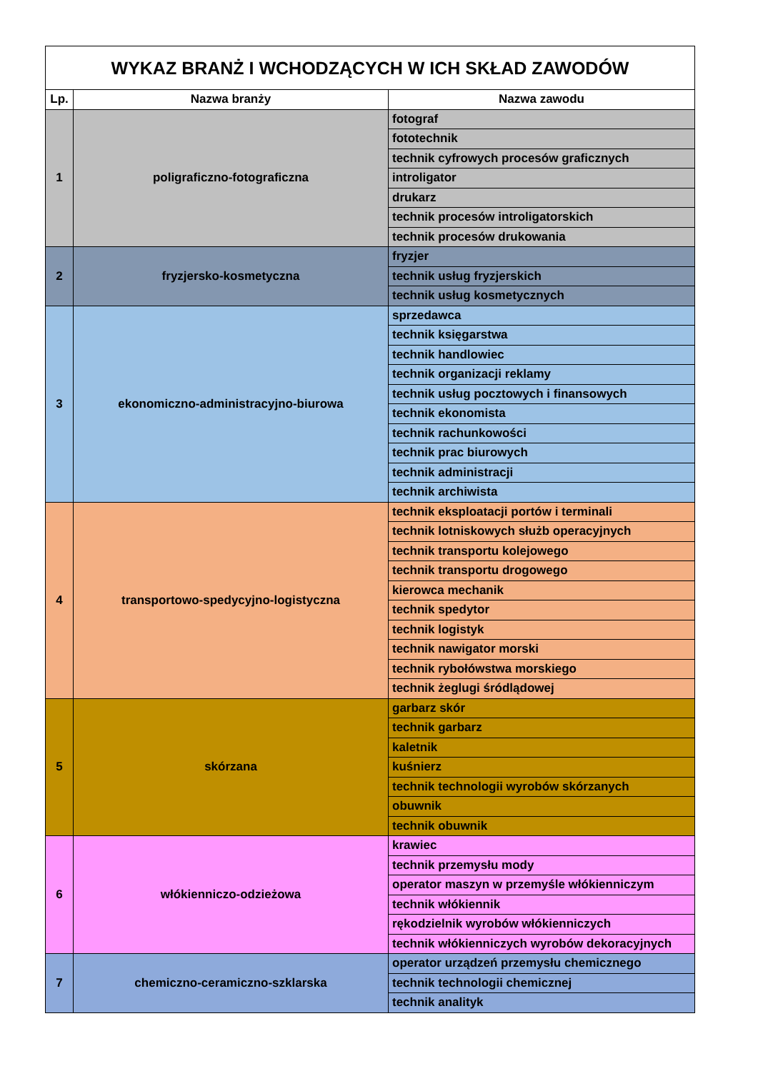| WYKAZ BRANŻ I WCHODZĄCYCH W ICH SKŁAD ZAWODÓW | | |
| --- | --- | --- |
| Lp. | Nazwa branży | Nazwa zawodu |
| 1 | poligraficzno-fotograficzna | fotograf |
| | | fototechnik |
| | | technik cyfrowych procesów graficznych |
| | | introligator |
| | | drukarz |
| | | technik procesów introligatorskich |
| | | technik procesów drukowania |
| 2 | fryzjersko-kosmetyczna | fryzjer |
| | | technik usług fryzjerskich |
| | | technik usług kosmetycznych |
| 3 | ekonomiczno-administracyjno-biurowa | sprzedawca |
| | | technik księgarstwa |
| | | technik handlowiec |
| | | technik organizacji reklamy |
| | | technik usług pocztowych i finansowych |
| | | technik ekonomista |
| | | technik rachunkowości |
| | | technik prac biurowych |
| | | technik administracji |
| | | technik archiwista |
| 4 | transportowo-spedycyjno-logistyczna | technik eksploatacji portów i terminali |
| | | technik lotniskowych służb operacyjnych |
| | | technik transportu kolejowego |
| | | technik transportu drogowego |
| | | kierowca mechanik |
| | | technik spedytor |
| | | technik logistyk |
| | | technik nawigator morski |
| | | technik rybołówstwa morskiego |
| | | technik żeglugi śródlądowej |
| 5 | skórzana | garbarz skór |
| | | technik garbarz |
| | | kaletnik |
| | | kuśnierz |
| | | technik technologii wyrobów skórzanych |
| | | obuwnik |
| | | technik obuwnik |
| 6 | włókienniczo-odzieżowa | krawiec |
| | | technik przemysłu mody |
| | | operator maszyn w przemyśle włókienniczym |
| | | technik włókiennik |
| | | rękodzielnik wyrobów włókienniczych |
| | | technik włókienniczych wyrobów dekoracyjnych |
| 7 | chemiczno-ceramiczno-szklarska | operator urządzeń przemysłu chemicznego |
| | | technik technologii chemicznej |
| | | technik analityk |